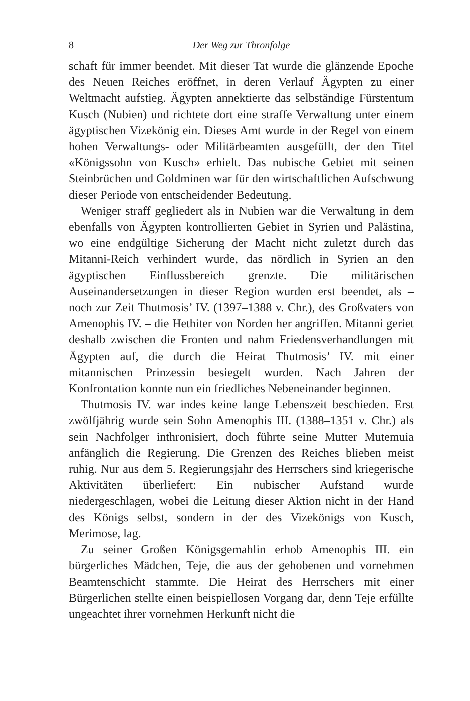8 Der Weg zur Thronfolge
schaft für immer beendet. Mit dieser Tat wurde die glänzende Epoche des Neuen Reiches eröffnet, in deren Verlauf Ägypten zu einer Weltmacht aufstieg. Ägypten annektierte das selbständige Fürstentum Kusch (Nubien) und richtete dort eine straffe Verwaltung unter einem ägyptischen Vizekönig ein. Dieses Amt wurde in der Regel von einem hohen Verwaltungs- oder Militärbeamten ausgefüllt, der den Titel «Königssohn von Kusch» erhielt. Das nubische Gebiet mit seinen Steinbrüchen und Goldminen war für den wirtschaftlichen Aufschwung dieser Periode von entscheidender Bedeutung.
Weniger straff gegliedert als in Nubien war die Verwaltung in dem ebenfalls von Ägypten kontrollierten Gebiet in Syrien und Palästina, wo eine endgültige Sicherung der Macht nicht zuletzt durch das Mitanni-Reich verhindert wurde, das nördlich in Syrien an den ägyptischen Einflussbereich grenzte. Die militärischen Auseinandersetzungen in dieser Region wurden erst beendet, als – noch zur Zeit Thutmosis’ IV. (1397–1388 v. Chr.), des Großvaters von Amenophis IV. – die Hethiter von Norden her angriffen. Mitanni geriet deshalb zwischen die Fronten und nahm Friedensverhandlungen mit Ägypten auf, die durch die Heirat Thutmosis’ IV. mit einer mitannischen Prinzessin besiegelt wurden. Nach Jahren der Konfrontation konnte nun ein friedliches Nebeneinander beginnen.
Thutmosis IV. war indes keine lange Lebenszeit beschieden. Erst zwölfjährig wurde sein Sohn Amenophis III. (1388–1351 v. Chr.) als sein Nachfolger inthronisiert, doch führte seine Mutter Mutemuia anfänglich die Regierung. Die Grenzen des Reiches blieben meist ruhig. Nur aus dem 5. Regierungsjahr des Herrschers sind kriegerische Aktivitäten überliefert: Ein nubischer Aufstand wurde niedergeschlagen, wobei die Leitung dieser Aktion nicht in der Hand des Königs selbst, sondern in der des Vizekönigs von Kusch, Merimose, lag.
Zu seiner Großen Königsgemahlin erhob Amenophis III. ein bürgerliches Mädchen, Teje, die aus der gehobenen und vornehmen Beamtenschicht stammte. Die Heirat des Herrschers mit einer Bürgerlichen stellte einen beispiellosen Vorgang dar, denn Teje erfüllte ungeachtet ihrer vornehmen Herkunft nicht die